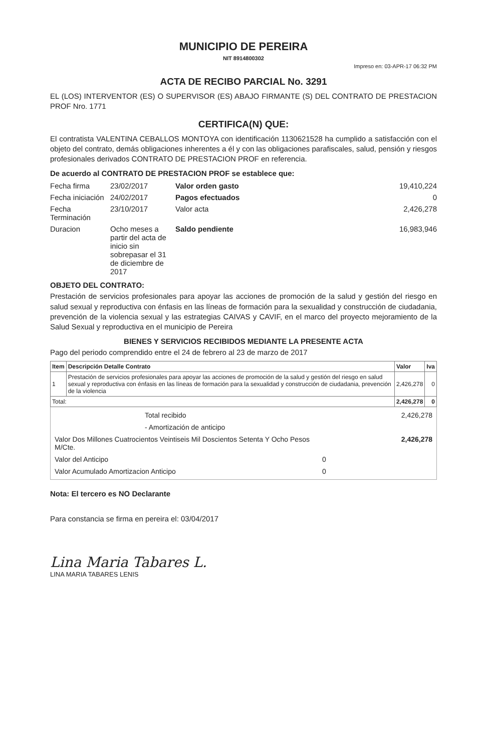MUNICIPIO DE PEREIRA
NIT 8914800302
Impreso en: 03-APR-17 06:32 PM
ACTA DE RECIBO PARCIAL No. 3291
EL (LOS) INTERVENTOR (ES) O SUPERVISOR (ES) ABAJO FIRMANTE (S) DEL CONTRATO DE PRESTACION PROF Nro. 1771
CERTIFICA(N) QUE:
El contratista VALENTINA CEBALLOS MONTOYA con identificación 1130621528 ha cumplido a satisfacción con el objeto del contrato, demás obligaciones inherentes a él y con las obligaciones parafiscales, salud, pensión y riesgos profesionales derivados CONTRATO DE PRESTACION PROF en referencia.
De acuerdo al CONTRATO DE PRESTACION PROF se establece que:
Fecha firma
23/02/2017
Valor orden gasto
19,410,224
Fecha iniciación
24/02/2017
Pagos efectuados
0
Fecha Terminación
23/10/2017
Valor acta
2,426,278
Duracion
Ocho meses a partir del acta de inicio sin sobrepasar el 31 de diciembre de 2017
Saldo pendiente
16,983,946
OBJETO DEL CONTRATO:
Prestación de servicios profesionales para apoyar las acciones de promoción de la salud y gestión del riesgo en salud sexual y reproductiva con énfasis en las líneas de formación para la sexualidad y construcción de ciudadania, prevención de la violencia sexual y las estrategias CAIVAS y CAVIF, en el marco del proyecto mejoramiento de la Salud Sexual y reproductiva en el municipio de Pereira
BIENES Y SERVICIOS RECIBIDOS MEDIANTE LA PRESENTE ACTA
Pago del periodo comprendido entre el 24 de febrero al 23 de marzo de 2017
| Item | Descripción Detalle Contrato | Valor | Iva |
| --- | --- | --- | --- |
| 1 | Prestación de servicios profesionales para apoyar las acciones de promoción de la salud y gestión del riesgo en salud sexual y reproductiva con énfasis en las líneas de formación para la sexualidad y construcción de ciudadania, prevención de la violencia | 2,426,278 | 0 |
| Total: | | 2,426,278 | 0 |
Total recibido
2,426,278
- Amortización de anticipo
Valor Dos Millones Cuatrocientos Veintiseis Mil Doscientos Setenta Y Ocho Pesos M/Cte.
2,426,278
Valor del Anticipo
0
Valor Acumulado Amortizacion Anticipo
0
Nota: El tercero es NO Declarante
Para constancia se firma en pereira el: 03/04/2017
Lina Maria Tabares L.
LINA MARIA TABARES LENIS